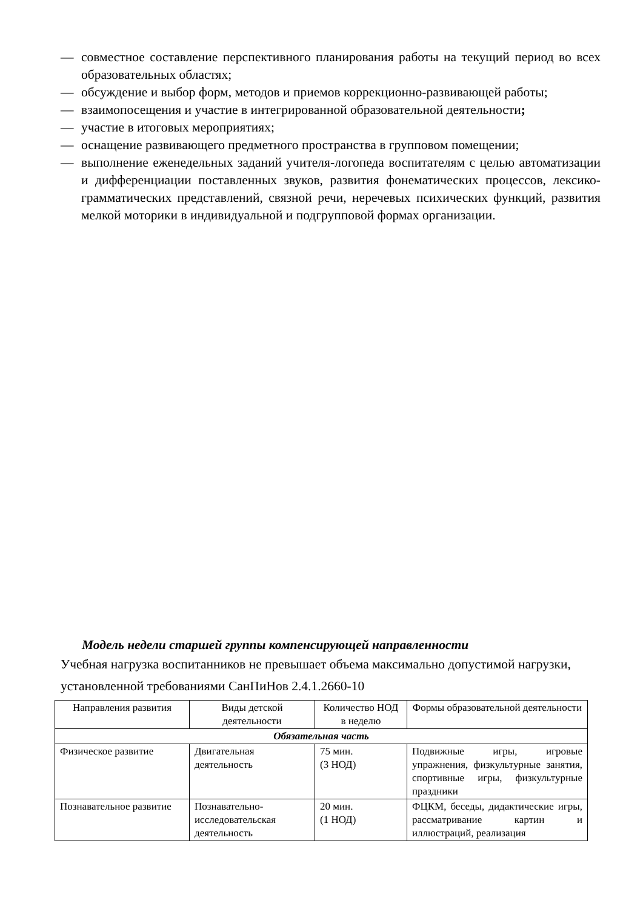— совместное составление перспективного планирования работы на текущий период во всех образовательных областях;
— обсуждение и выбор форм, методов и приемов коррекционно-развивающей работы;
— взаимопосещения и участие в интегрированной образовательной деятельности;
— участие в итоговых мероприятиях;
— оснащение развивающего предметного пространства в групповом помещении;
— выполнение еженедельных заданий учителя-логопеда воспитателям с целью автоматизации и дифференциации поставленных звуков, развития фонематических процессов, лексико-грамматических представлений, связной речи, неречевых психических функций, развития мелкой моторики в индивидуальной и подгрупповой формах организации.
Модель недели старшей группы компенсирующей направленности
Учебная нагрузка воспитанников не превышает объема максимально допустимой нагрузки, установленной требованиями СанПиНов 2.4.1.2660-10
| Направления развития | Виды детской деятельности | Количество НОД в неделю | Формы образовательной деятельности |
| --- | --- | --- | --- |
| Обязательная часть | | | |
| Физическое развитие | Двигательная деятельность | 75 мин. (3 НОД) | Подвижные игры, игровые упражнения, физкультурные занятия, спортивные игры, физкультурные праздники |
| Познавательное развитие | Познавательно-исследовательская деятельность | 20 мин. (1 НОД) | ФЦКМ, беседы, дидактические игры, рассматривание картин и иллюстраций, реализация |